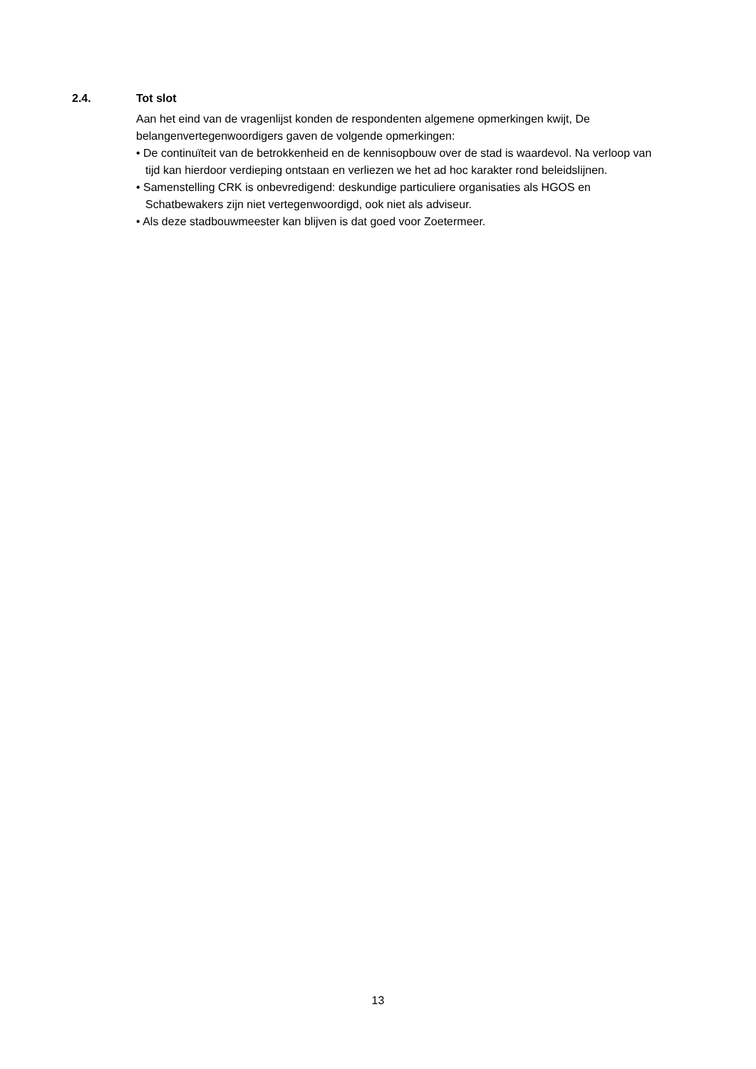2.4. Tot slot
Aan het eind van de vragenlijst konden de respondenten algemene opmerkingen kwijt, De belangenvertegenwoordigers gaven de volgende opmerkingen:
• De continuïteit van de betrokkenheid en de kennisopbouw over de stad is waardevol. Na verloop van tijd kan hierdoor verdieping ontstaan en verliezen we het ad hoc karakter rond beleidslijnen.
• Samenstelling CRK is onbevredigend: deskundige particuliere organisaties als HGOS en Schatbewakers zijn niet vertegenwoordigd, ook niet als adviseur.
• Als deze stadbouwmeester kan blijven is dat goed voor Zoetermeer.
13